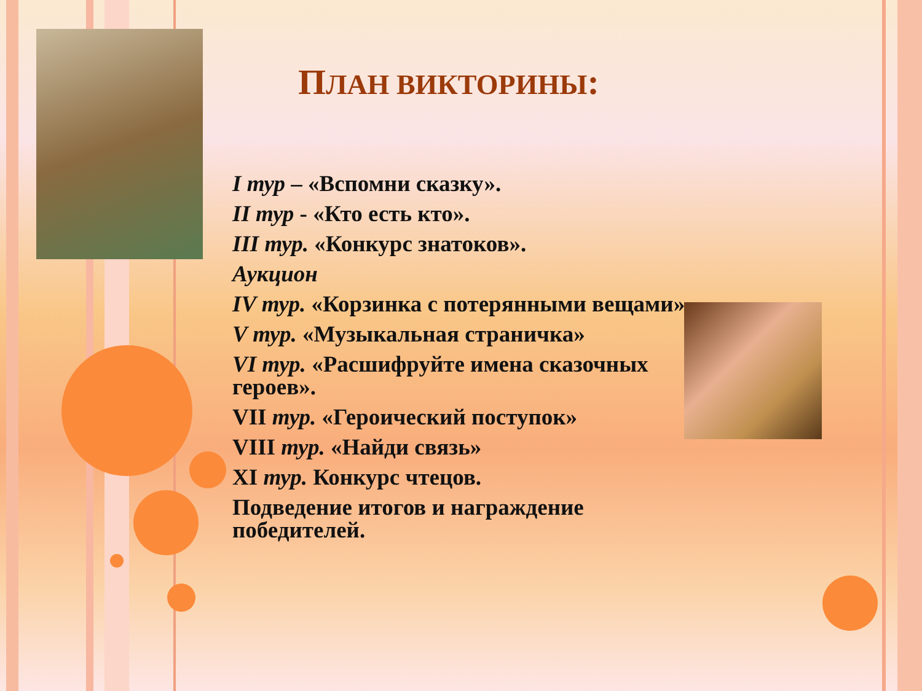ПЛАН ВИКТОРИНЫ:
I тур – «Вспомни сказку».
II тур - «Кто есть кто».
III тур. «Конкурс знатоков».
Аукцион
IV тур. «Корзинка с потерянными вещами»
V тур. «Музыкальная страничка»
VI тур. «Расшифруйте имена сказочных героев».
VII тур. «Героический поступок»
VIII тур. «Найди связь»
XI тур. Конкурс чтецов.
Подведение итогов и награждение победителей.